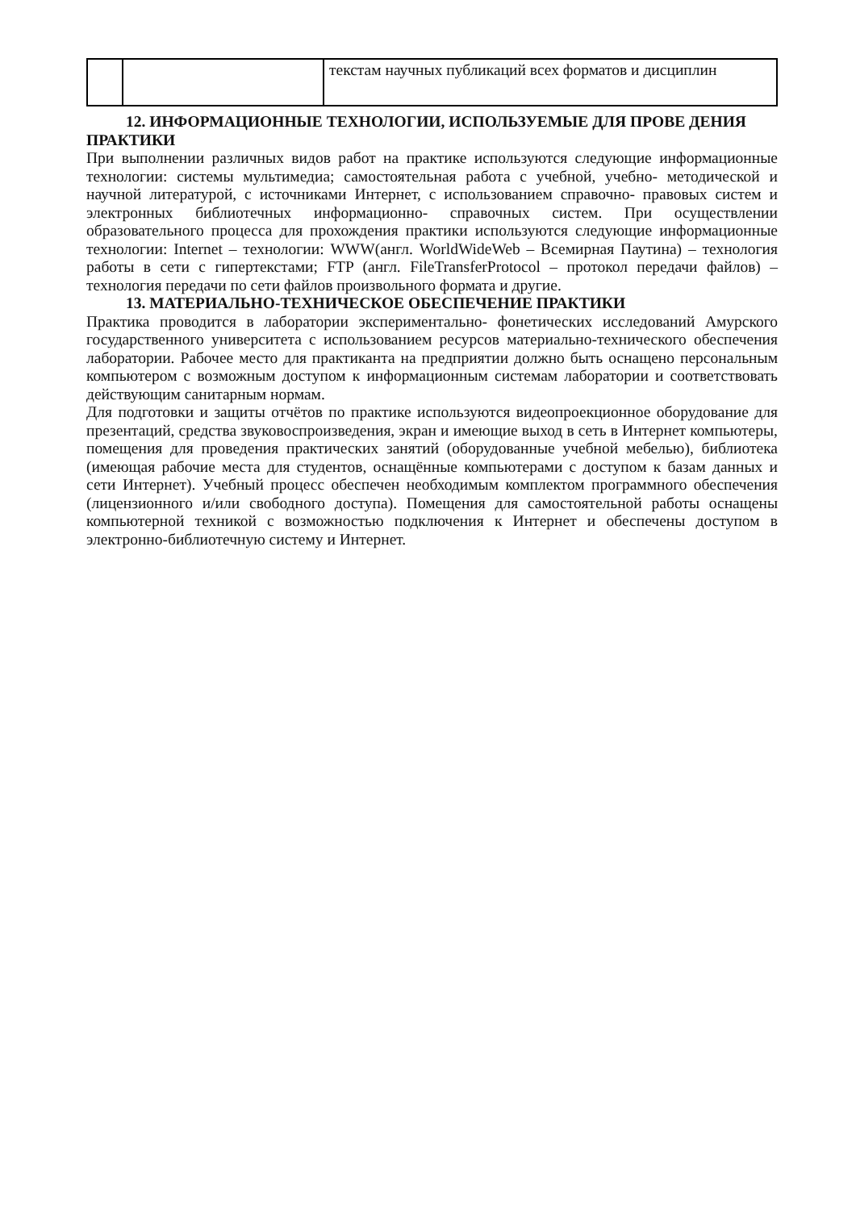| | | текстам научных публикаций всех форматов и дисциплин |
12. ИНФОРМАЦИОННЫЕ ТЕХНОЛОГИИ, ИСПОЛЬЗУЕМЫЕ ДЛЯ ПРОВЕ ДЕНИЯ ПРАКТИКИ
При выполнении различных видов работ на практике используются следующие информационные технологии: системы мультимедиа; самостоятельная работа с учебной, учебно- методической и научной литературой, с источниками Интернет, с использованием справочно- правовых систем и электронных библиотечных информационно- справочных систем. При осуществлении образовательного процесса для прохождения практики используются следующие информационные технологии: Internet – технологии: WWW(англ. WorldWideWeb – Всемирная Паутина) – технология работы в сети с гипертекстами; FTP (англ. FileTransferProtocol – протокол передачи файлов) – технология передачи по сети файлов произвольного формата и другие.
13. МАТЕРИАЛЬНО-ТЕХНИЧЕСКОЕ ОБЕСПЕЧЕНИЕ ПРАКТИКИ
Практика проводится в лаборатории экспериментально- фонетических исследований Амурского государственного университета с использованием ресурсов материально-технического обеспечения лаборатории. Рабочее место для практиканта на предприятии должно быть оснащено персональным компьютером с возможным доступом к информационным системам лаборатории и соответствовать действующим санитарным нормам.
Для подготовки и защиты отчётов по практике используются видеопроекционное оборудование для презентаций, средства звуковоспроизведения, экран и имеющие выход в сеть в Интернет компьютеры, помещения для проведения практических занятий (оборудованные учебной мебелью), библиотека (имеющая рабочие места для студентов, оснащённые компьютерами с доступом к базам данных и сети Интернет). Учебный процесс обеспечен необходимым комплектом программного обеспечения (лицензионного и/или свободного доступа). Помещения для самостоятельной работы оснащены компьютерной техникой с возможностью подключения к Интернет и обеспечены доступом в электронно-библиотечную систему и Интернет.